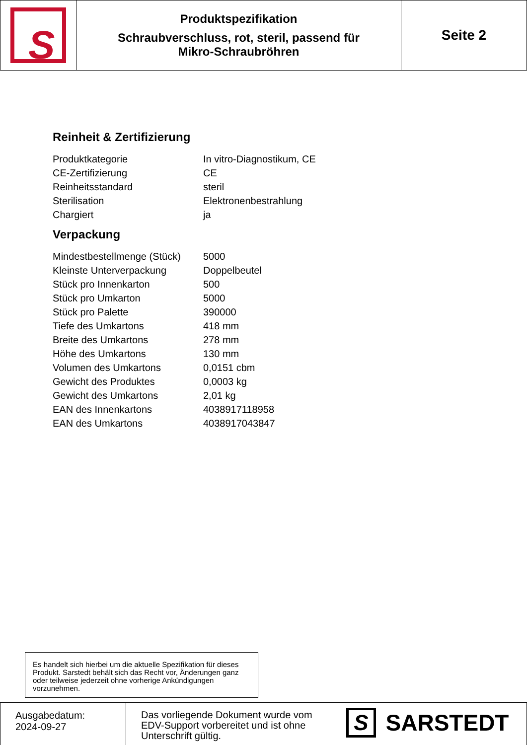| S | Produktspezifikation Schraubverschluss, rot, steril, passend für Mikro-Schraubröhren | Seite 2 |
Reinheit & Zertifizierung
| Produktkategorie | In vitro-Diagnostikum, CE |
| CE-Zertifizierung | CE |
| Reinheitsstandard | steril |
| Sterilisation | Elektronenbestrahlung |
| Chargiert | ja |
Verpackung
| Mindestbestellmenge (Stück) | 5000 |
| Kleinste Unterverpackung | Doppelbeutel |
| Stück pro Innenkarton | 500 |
| Stück pro Umkarton | 5000 |
| Stück pro Palette | 390000 |
| Tiefe des Umkartons | 418 mm |
| Breite des Umkartons | 278 mm |
| Höhe des Umkartons | 130 mm |
| Volumen des Umkartons | 0,0151 cbm |
| Gewicht des Produktes | 0,0003 kg |
| Gewicht des Umkartons | 2,01 kg |
| EAN des Innenkartons | 4038917118958 |
| EAN des Umkartons | 4038917043847 |
Es handelt sich hierbei um die aktuelle Spezifikation für dieses Produkt. Sarstedt behält sich das Recht vor, Änderungen ganz oder teilweise jederzeit ohne vorherige Ankündigungen vorzunehmen.
| Ausgabedatum: 2024-09-27 | Das vorliegende Dokument wurde vom EDV-Support vorbereitet und ist ohne Unterschrift gültig. | S SARSTEDT |